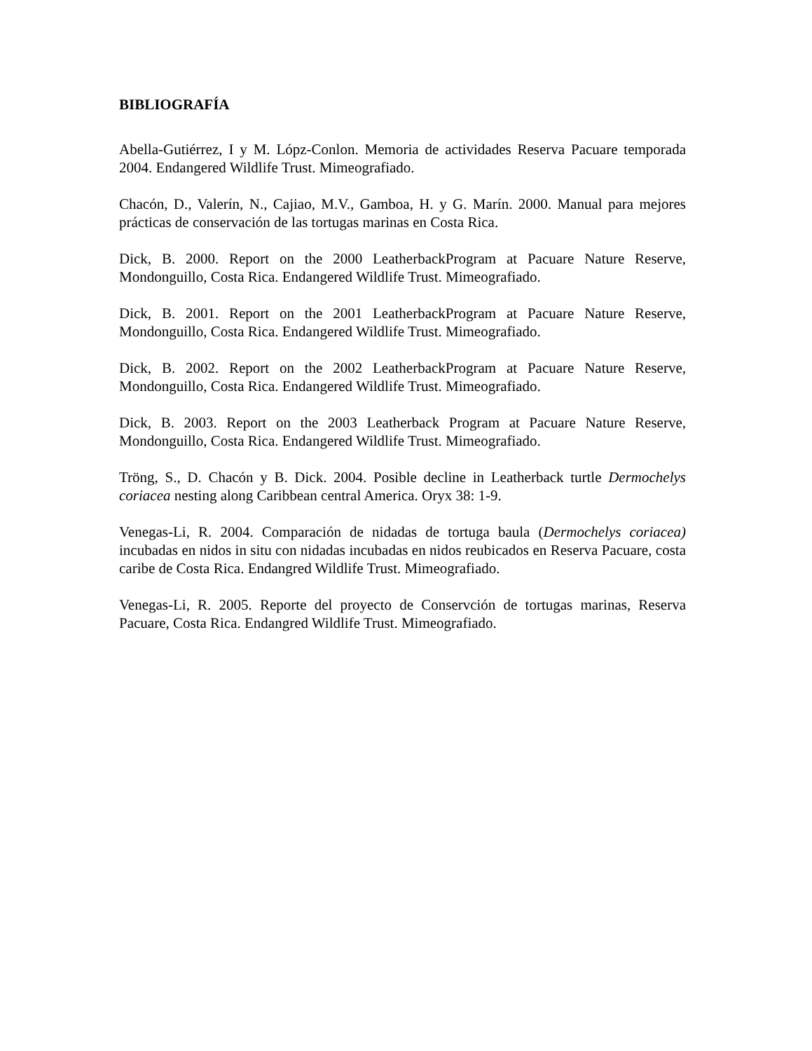BIBLIOGRAFÍA
Abella-Gutiérrez, I y M. Lópz-Conlon. Memoria de actividades Reserva Pacuare temporada 2004. Endangered Wildlife Trust. Mimeografiado.
Chacón, D., Valerín, N., Cajiao, M.V., Gamboa, H. y G. Marín. 2000. Manual para mejores prácticas de conservación de las tortugas marinas en Costa Rica.
Dick, B. 2000. Report on the 2000 LeatherbackProgram at Pacuare Nature Reserve, Mondonguillo, Costa Rica. Endangered Wildlife Trust. Mimeografiado.
Dick, B. 2001. Report on the 2001 LeatherbackProgram at Pacuare Nature Reserve, Mondonguillo, Costa Rica. Endangered Wildlife Trust. Mimeografiado.
Dick, B. 2002. Report on the 2002 LeatherbackProgram at Pacuare Nature Reserve, Mondonguillo, Costa Rica. Endangered Wildlife Trust. Mimeografiado.
Dick, B. 2003. Report on the 2003 Leatherback Program at Pacuare Nature Reserve, Mondonguillo, Costa Rica. Endangered Wildlife Trust. Mimeografiado.
Tröng, S., D. Chacón y B. Dick. 2004. Posible decline in Leatherback turtle Dermochelys coriacea nesting along Caribbean central America. Oryx 38: 1-9.
Venegas-Li, R. 2004. Comparación de nidadas de tortuga baula (Dermochelys coriacea) incubadas en nidos in situ con nidadas incubadas en nidos reubicados en Reserva Pacuare, costa caribe de Costa Rica. Endangred Wildlife Trust. Mimeografiado.
Venegas-Li, R. 2005. Reporte del proyecto de Conservción de tortugas marinas, Reserva Pacuare, Costa Rica. Endangred Wildlife Trust. Mimeografiado.